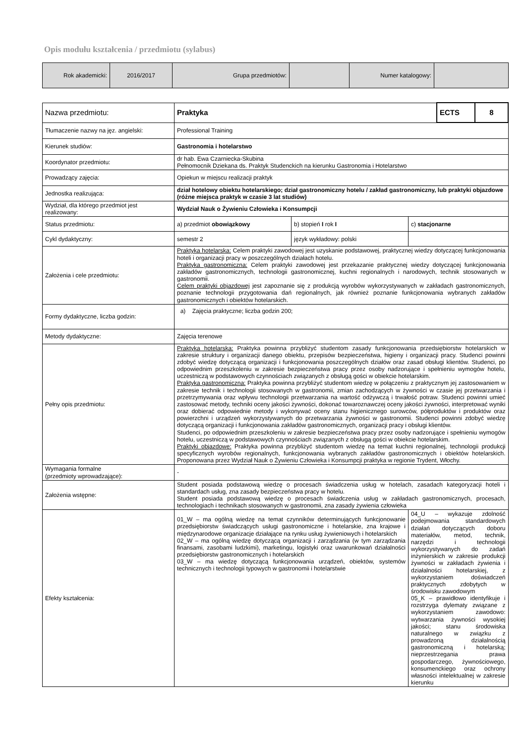Opis modułu kształcenia / przedmiotu (sylabus)
| Rok akademicki: | 2016/2017 | Grupa przedmiotów: | | Numer katalogowy: | |
| Nazwa przedmiotu: | Praktyka | | | ECTS | 8 |
| Tłumaczenie nazwy na jęz. angielski: | Professional Training | | | | |
| Kierunek studiów: | Gastronomia i hotelarstwo | | | | |
| Koordynator przedmiotu: | dr hab. Ewa Czarniecka-Skubina Pełnomocnik Dziekana ds. Praktyk Studenckich na kierunku Gastronomia i Hotelarstwo | | | | |
| Prowadzący zajęcia: | Opiekun w miejscu realizacji praktyk | | | | |
| Jednostka realizująca: | dział hotelowy obiektu hotelarskiego; dział gastronomiczny hotelu / zakład gastronomiczny, lub praktyki objazdowe (różne miejsca praktyk w czasie 3 lat studiów) | | | | |
| Wydział, dla którego przedmiot jest realizowany: | Wydział Nauk o Żywieniu Człowieka i Konsumpcji | | | | |
| Status przedmiotu: | a) przedmiot obowiązkowy | b) stopień I rok I | c) stacjonarne | | |
| Cykl dydaktyczny: | semestr 2 | język wykładowy: polski | | | |
| Założenia i cele przedmiotu: | Praktyka hotelarska: Celem praktyki zawodowej jest uzyskanie podstawowej, praktycznej wiedzy dotyczącej funkcjonowania hoteli i organizacji pracy w poszczególnych działach hotelu. Praktyka gastronomiczna: Celem praktyki zawodowej jest przekazanie praktycznej wiedzy dotyczącej funkcjonowania zakładów gastronomicznych, technologii gastronomicznej, kuchni regionalnych i narodowych, technik stosowanych w gastronomii. Celem praktyki objazdowej jest zapoznanie się z produkcją wyrobów wykorzystywanych w zakładach gastronomicznych, poznanie technologii przygotowania dań regionalnych, jak również poznanie funkcjonowania wybranych zakładów gastronomicznych i obiektów hotelarskich. | | | | |
| Formy dydaktyczne, liczba godzin: | a) Zajęcia praktyczne; liczba godzin 200; | | | | |
| Metody dydaktyczne: | Zajęcia terenowe | | | | |
| Pełny opis przedmiotu: | Praktyka hotelarska: Praktyka powinna przybliżyć studentom zasady funkcjonowania przedsiębiorstw hotelarskich w zakresie struktury i organizacji danego obiektu, przepisów bezpieczeństwa, higieny i organizacji pracy. Studenci powinni zdobyć wiedzę dotyczącą organizacji i funkcjonowania poszczególnych działów oraz zasad obsługi klientów. Studenci, po odpowiednim przeszkoleniu w zakresie bezpieczeństwa pracy przez osoby nadzorujące i spełnieniu wymogów hotelu, uczestniczą w podstawowych czynnościach związanych z obsługą gości w obiekcie hotelarskim. Praktyka gastronomiczna: Praktyka powinna przybliżyć studentom wiedzę w połączeniu z praktycznym jej zastosowaniem w zakresie technik i technologii stosowanych w gastronomii, zmian zachodzących w żywności w czasie jej przetwarzania i przetrzymywania oraz wpływu technologii przetwarzania na wartość odżywczą i trwałość potraw. Studenci powinni umieć zastosować metody, techniki oceny jakości żywności, dokonać towaroznawczej oceny jakości żywności, interpretować wyniki oraz dobierać odpowiednie metody i wykonywać oceny stanu higienicznego surowców, półproduktów i produktów oraz powierzchni i urządzeń wykorzystywanych do przetwarzania żywności w gastronomii. Studenci powinni zdobyć wiedzę dotyczącą organizacji i funkcjonowania zakładów gastronomicznych, organizacji pracy i obsługi klientów. Studenci, po odpowiednim przeszkoleniu w zakresie bezpieczeństwa pracy przez osoby nadzorujące i spełnieniu wymogów hotelu, uczestniczą w podstawowych czynnościach związanych z obsługą gości w obiekcie hotelarskim. Praktyki objazdowe: Praktyka powinna przybliżyć studentom wiedzę na temat kuchni regionalnej, technologii produkcji specyficznych wyrobów regionalnych, funkcjonowania wybranych zakładów gastronomicznych i obiektów hotelarskich. Proponowana przez Wydział Nauk o Żywieniu Człowieka i Konsumpcji praktyka w regionie Trydent, Włochy. | | | | |
| Wymagania formalne (przedmioty wprowadzające): | - | | | | |
| Założenia wstępne: | Student posiada podstawową wiedzę o procesach świadczenia usług w hotelach, zasadach kategoryzacji hoteli i standardach usług, zna zasady bezpieczeństwa pracy w hotelu. Student posiada podstawową wiedzę o procesach świadczenia usług w zakładach gastronomicznych, procesach, technologiach i technikach stosowanych w gastronomii, zna zasady żywienia człowieka | | | | |
| Efekty kształcenia: | 01_W – ma ogólną wiedzę na temat czynników determinujących funkcjonowanie przedsiębiorstw świadczących usługi gastronomiczne i hotelarskie, zna krajowe i międzynarodowe organizacje działające na rynku usług żywieniowych i hotelarskich 02_W – ma ogólną wiedzę dotyczącą organizacji i zarządzania (w tym zarządzania finansami, zasobami ludzkimi), marketingu, logistyki oraz uwarunkowań działalności przedsiębiorstw gastronomicznych i hotelarskich 03_W – ma wiedzę dotyczącą funkcjonowania urządzeń, obiektów, systemów technicznych i technologii typowych w gastronomii i hotelarstwie | | 04_U – wykazuje zdolność podejmowania standardowych działań dotyczących doboru materiałów, metod, technik, narzędzi i technologii wykorzystywanych do zadań inżynierskich w zakresie produkcji żywności w zakładach żywienia i działalności hotelarskiej, z wykorzystaniem doświadczeń praktycznych zdobytych w środowisku zawodowym 05_K – prawidłowo identyfikuje i rozstrzyga dylematy związane z wykorzystaniem zawodowo: wytwarzania żywności wysokiej jakości; stanu środowiska naturalnego w związku z prowadzoną działalnością gastronomiczną i hotelarską; nieprzestrzegania prawa gospodarczego, żywnościowego, konsumenckiego oraz ochrony własności intelektualnej w zakresie kierunku | | |